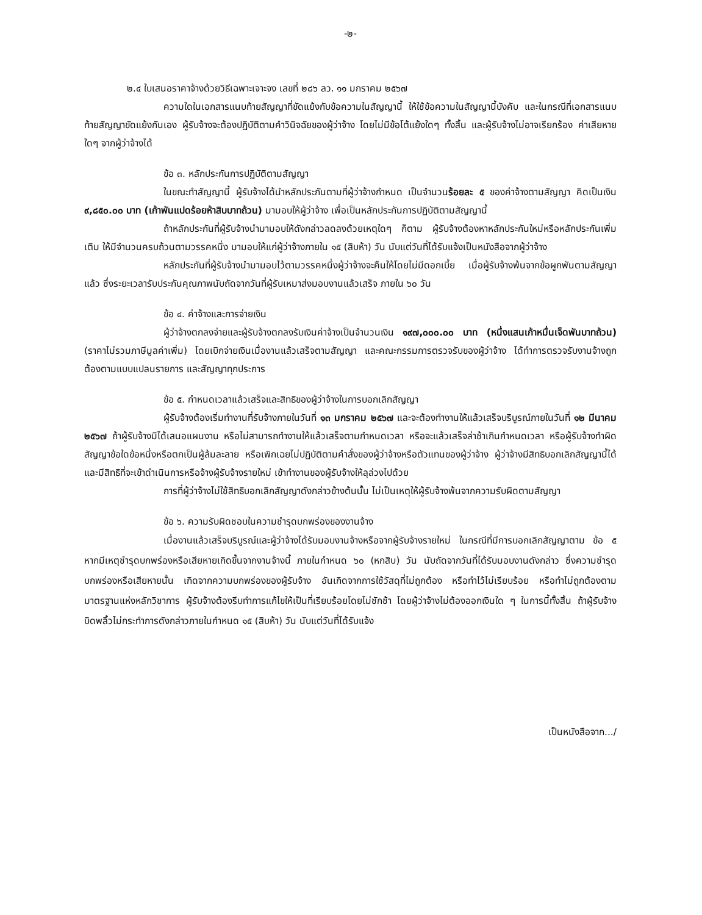-๒-
๒.๔ ใบเสนอราคาจ้างด้วยวิธีเฉพาะเจาะจง เลขที่ ๒๘๖ ลว. ๑๑ มกราคม ๒๕๖๗
ความใดในเอกสารแนบท้ายสัญญาที่ขัดแย้งกับข้อความในสัญญานี้ ให้ใช้ข้อความในสัญญานี้บังคับ และในกรณีที่เอกสารแนบท้ายสัญญาขัดแย้งกันเอง ผู้รับจ้างจะต้องปฏิบัติตามคำวินิจฉัยของผู้ว่าจ้าง โดยไม่มีข้อโต้แย้งใดๆ ทั้งสิ้น และผู้รับจ้างไม่อาจเรียกร้อง ค่าเสียหายใดๆ จากผู้ว่าจ้างได้
ข้อ ๓. หลักประกันการปฏิบัติตามสัญญา
ในขณะทำสัญญานี้ ผู้รับจ้างได้นำหลักประกันตามที่ผู้ว่าจ้างกำหนด เป็นจำนวนร้อยละ ๕ ของค่าจ้างตามสัญญา คิดเป็นเงิน ๙,๘๕๐.๐๐ บาท (เก้าพันแปดร้อยห้าสิบบาทถ้วน) มามอบให้ผู้ว่าจ้าง เพื่อเป็นหลักประกันการปฏิบัติตามสัญญานี้
ถ้าหลักประกันที่ผู้รับจ้างนำมามอบให้ดังกล่าวลดลงด้วยเหตุใดๆ ก็ตาม ผู้รับจ้างต้องหาหลักประกันใหม่หรือหลักประกันเพิ่มเติม ให้มีจำนวนครบถ้วนตามวรรคหนึ่ง มามอบให้แก่ผู้ว่าจ้างภายใน ๑๕ (สิบห้า) วัน นับแต่วันที่ได้รับแจ้งเป็นหนังสือจากผู้ว่าจ้าง
หลักประกันที่ผู้รับจ้างนำมามอบไว้ตามวรรคหนึ่งผู้ว่าจ้างจะคืนให้โดยไม่มีดอกเบี้ย เมื่อผู้รับจ้างพ้นจากข้อผูกพันตามสัญญาแล้ว ซึ่งระยะเวลารับประกันคุณภาพนับถัดจากวันที่ผู้รับเหมาส่งมอบงานแล้วเสร็จ ภายใน ๖๐ วัน
ข้อ ๔. ค่าจ้างและการจ่ายเงิน
ผู้ว่าจ้างตกลงจ่ายและผู้รับจ้างตกลงรับเงินค่าจ้างเป็นจำนวนเงิน ๑๙๗,๐๐๐.๐๐ บาท (หนึ่งแสนเก้าหมื่นเจ็ดพันบาทถ้วน) (ราคาไม่รวมภาษีมูลค่าเพิ่ม) โดยเบิกจ่ายเงินเมื่องานแล้วเสร็จตามสัญญา และคณะกรรมการตรวจรับของผู้ว่าจ้าง ได้ทำการตรวจรับงานจ้างถูกต้องตามแบบแปลนรายการ และสัญญาทุกประการ
ข้อ ๕. กำหนดเวลาแล้วเสร็จและสิทธิของผู้ว่าจ้างในการบอกเลิกสัญญา
ผู้รับจ้างต้องเริ่มทำงานที่รับจ้างภายในวันที่ ๑๓ มกราคม ๒๕๖๗ และจะต้องทำงานให้แล้วเสร็จบริบูรณ์ภายในวันที่ ๑๒ มีนาคม ๒๕๖๗ ถ้าผู้รับจ้างมิได้เสนอแผนงาน หรือไม่สามารถทำงานให้แล้วเสร็จตามกำหนดเวลา หรือจะแล้วเสร็จล่าช้าเกินกำหนดเวลา หรือผู้รับจ้างทำผิดสัญญาข้อใดข้อหนึ่งหรือตกเป็นผู้ล้มละลาย หรือเพิกเฉยไม่ปฏิบัติตามคำสั่งของผู้ว่าจ้างหรือตัวแทนของผู้ว่าจ้าง ผู้ว่าจ้างมีสิทธิบอกเลิกสัญญานี้ได้ และมีสิทธิที่จะเข้าดำเนินการหรือจ้างผู้รับจ้างรายใหม่ เข้าทำงานของผู้รับจ้างให้ลุล่วงไปด้วย
การที่ผู้ว่าจ้างไม่ใช้สิทธิบอกเลิกสัญญาดังกล่าวข้างต้นนั้น ไม่เป็นเหตุให้ผู้รับจ้างพ้นจากความรับผิดตามสัญญา
ข้อ ๖. ความรับผิดชอบในความชำรุดบกพร่องของงานจ้าง
เมื่องานแล้วเสร็จบริบูรณ์และผู้ว่าจ้างได้รับมอบงานจ้างหรือจากผู้รับจ้างรายใหม่ ในกรณีที่มีการบอกเลิกสัญญาตาม ข้อ ๕ หากมีเหตุชำรุดบกพร่องหรือเสียหายเกิดขึ้นจากงานจ้างนี้ ภายในกำหนด ๖๐ (หกสิบ) วัน นับถัดจากวันที่ได้รับมอบงานดังกล่าว ซึ่งความชำรุดบกพร่องหรือเสียหายนั้น เกิดจากความบกพร่องของผู้รับจ้าง อันเกิดจากการใช้วัสดุที่ไม่ถูกต้อง หรือทำไว้ไม่เรียบร้อย หรือทำไม่ถูกต้องตามมาตรฐานแห่งหลักวิชาการ ผู้รับจ้างต้องรีบทำการแก้ไขให้เป็นที่เรียบร้อยโดยไม่ชักช้า โดยผู้ว่าจ้างไม่ต้องออกเงินใด ๆ ในการนี้ทั้งสิ้น ถ้าผู้รับจ้างบิดพลิ้วไม่กระทำการดังกล่าวภายในกำหนด ๑๕ (สิบห้า) วัน นับแต่วันที่ได้รับแจ้ง
เป็นหนังสือจาก.../